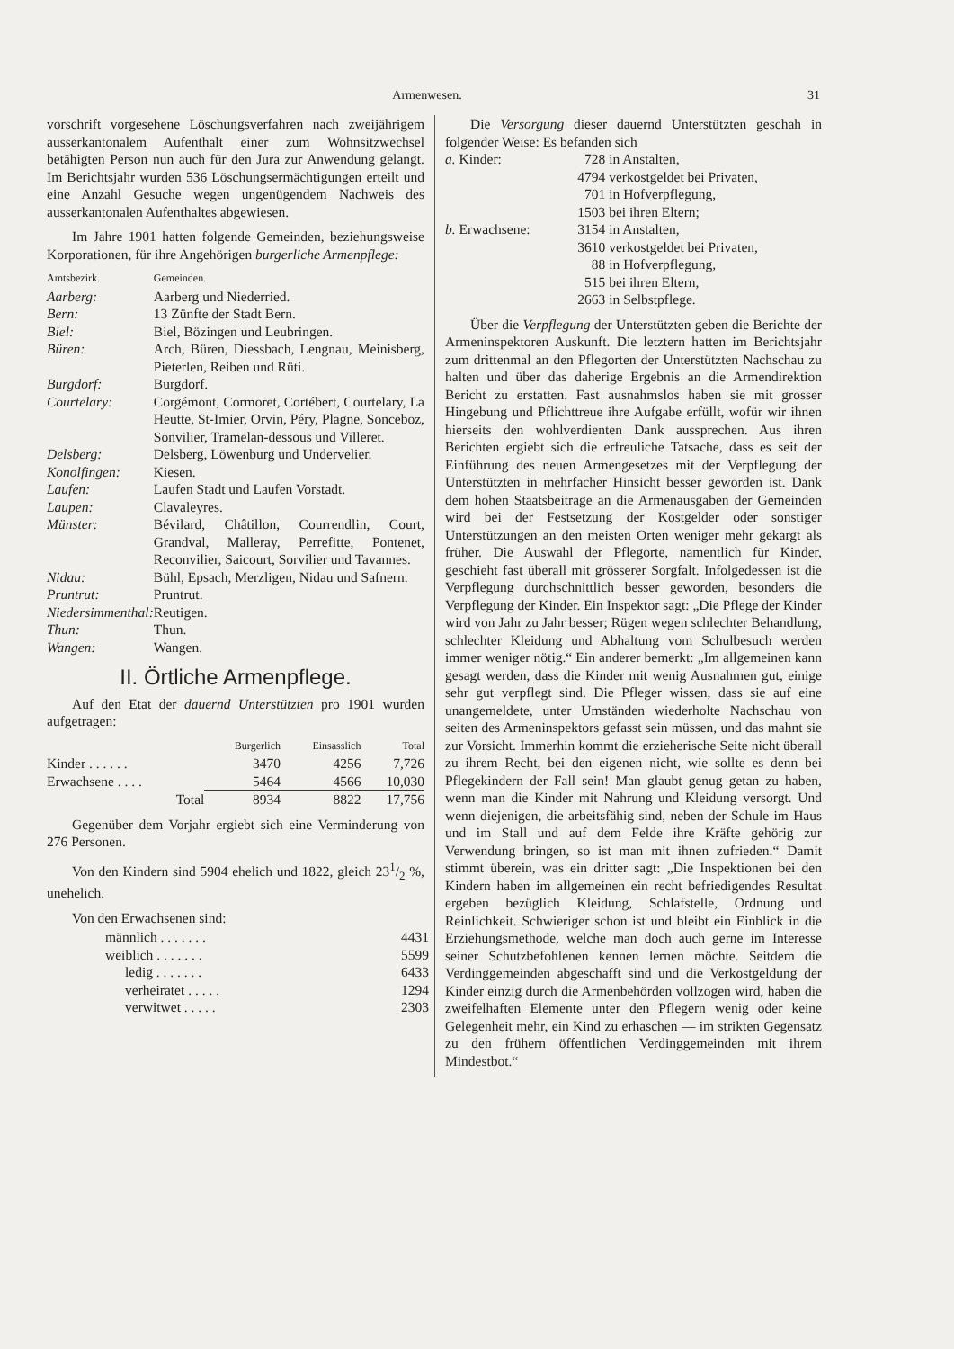Armenwesen. 31
vorschrift vorgesehene Löschungsverfahren nach zweijährigem ausserkantonalem Aufenthalt einer zum Wohnsitzwechsel betähigten Person nun auch für den Jura zur Anwendung gelangt. Im Berichtsjahr wurden 536 Löschungsermächtigungen erteilt und eine Anzahl Gesuche wegen ungenügendem Nachweis des ausserkantonalen Aufenthaltes abgewiesen.
Im Jahre 1901 hatten folgende Gemeinden, beziehungsweise Korporationen, für ihre Angehörigen burgerliche Armenpflege:
| Amtsbezirk. | Gemeinden. |
| --- | --- |
| Aarberg: | Aarberg und Niederried. |
| Bern: | 13 Zünfte der Stadt Bern. |
| Biel: | Biel, Bözingen und Leubringen. |
| Büren: | Arch, Büren, Diessbach, Lengnau, Meinisberg, Pieterlen, Reiben und Rüti. |
| Burgdorf: | Burgdorf. |
| Courtelary: | Corgémont, Cormoret, Cortébert, Courtelary, La Heutte, St-Imier, Orvin, Péry, Plagne, Sonceboz, Sonvilier, Tramelan-dessous und Villeret. |
| Delsberg: | Delsberg, Löwenburg und Undervelier. |
| Konolfingen: | Kiesen. |
| Laufen: | Laufen Stadt und Laufen Vorstadt. |
| Laupen: | Clavaleyres. |
| Münster: | Bévilard, Châtillon, Courrendlin, Court, Grandval, Malleray, Perrefitte, Pontenet, Reconvilier, Saicourt, Sorvilier und Tavannes. |
| Nidau: | Bühl, Epsach, Merzligen, Nidau und Safnern. |
| Pruntrut: | Pruntrut. |
| Niedersimmenthal: | Reutigen. |
| Thun: | Thun. |
| Wangen: | Wangen. |
II. Örtliche Armenpflege.
Auf den Etat der dauernd Unterstützten pro 1901 wurden aufgetragen:
| | Burgerlich | Einsasslich | Total |
| --- | --- | --- | --- |
| Kinder . . . . . . | 3470 | 4256 | 7,726 |
| Erwachsene . . . . | 5464 | 4566 | 10,030 |
| Total | 8934 | 8822 | 17,756 |
Gegenüber dem Vorjahr ergiebt sich eine Verminderung von 276 Personen.
Von den Kindern sind 5904 ehelich und 1822, gleich 231/2 %, unehelich.
Von den Erwachsenen sind:
| männlich . . . . . . . | 4431 |
| weiblich . . . . . . . | 5599 |
| ledig . . . . . . . | 6433 |
| verheiratet . . . . . | 1294 |
| verwitwet . . . . . | 2303 |
Die Versorgung dieser dauernd Unterstützten geschah in folgender Weise: Es befanden sich
| a. Kinder: | 728 | in Anstalten, |
| | 4794 | verkostgeldet bei Privaten, |
| | 701 | in Hofverpflegung, |
| | 1503 | bei ihren Eltern; |
| b. Erwachsene: | 3154 | in Anstalten, |
| | 3610 | verkostgeldet bei Privaten, |
| | 88 | in Hofverpflegung, |
| | 515 | bei ihren Eltern, |
| | 2663 | in Selbstpflege. |
Über die Verpflegung der Unterstützten geben die Berichte der Armeninspektoren Auskunft. Die letztern hatten im Berichtsjahr zum drittenmal an den Pflegorten der Unterstützten Nachschau zu halten und über das daherige Ergebnis an die Armendirektion Bericht zu erstatten. Fast ausnahmslos haben sie mit grosser Hingebung und Pflichttreue ihre Aufgabe erfüllt, wofür wir ihnen hierseits den wohlverdienten Dank aussprechen. Aus ihren Berichten ergiebt sich die erfreuliche Tatsache, dass es seit der Einführung des neuen Armengesetzes mit der Verpflegung der Unterstützten in mehrfacher Hinsicht besser geworden ist. Dank dem hohen Staatsbeitrage an die Armenausgaben der Gemeinden wird bei der Festsetzung der Kostgelder oder sonstiger Unterstützungen an den meisten Orten weniger mehr gekargt als früher. Die Auswahl der Pflegorte, namentlich für Kinder, geschieht fast überall mit grösserer Sorgfalt. Infolgedessen ist die Verpflegung durchschnittlich besser geworden, besonders die Verpflegung der Kinder. Ein Inspektor sagt: „Die Pflege der Kinder wird von Jahr zu Jahr besser; Rügen wegen schlechter Behandlung, schlechter Kleidung und Abhaltung vom Schulbesuch werden immer weniger nötig.“ Ein anderer bemerkt: „Im allgemeinen kann gesagt werden, dass die Kinder mit wenig Ausnahmen gut, einige sehr gut verpflegt sind. Die Pfleger wissen, dass sie auf eine unangemeldete, unter Umständen wiederholte Nachschau von seiten des Armeninspektors gefasst sein müssen, und das mahnt sie zur Vorsicht. Immerhin kommt die erzieherische Seite nicht überall zu ihrem Recht, bei den eigenen nicht, wie sollte es denn bei Pflegekindern der Fall sein! Man glaubt genug getan zu haben, wenn man die Kinder mit Nahrung und Kleidung versorgt. Und wenn diejenigen, die arbeitsfähig sind, neben der Schule im Haus und im Stall und auf dem Felde ihre Kräfte gehörig zur Verwendung bringen, so ist man mit ihnen zufrieden.“ Damit stimmt überein, was ein dritter sagt: „Die Inspektionen bei den Kindern haben im allgemeinen ein recht befriedigendes Resultat ergeben bezüglich Kleidung, Schlafstelle, Ordnung und Reinlichkeit. Schwieriger schon ist und bleibt ein Einblick in die Erziehungsmethode, welche man doch auch gerne im Interesse seiner Schutzbefohlenen kennen lernen möchte. Seitdem die Verdinggemeinden abgeschafft sind und die Verkostgeldung der Kinder einzig durch die Armenbehörden vollzogen wird, haben die zweifelhaften Elemente unter den Pflegern wenig oder keine Gelegenheit mehr, ein Kind zu erhaschen — im strikten Gegensatz zu den frühern öffentlichen Verdinggemeinden mit ihrem Mindestbot.“